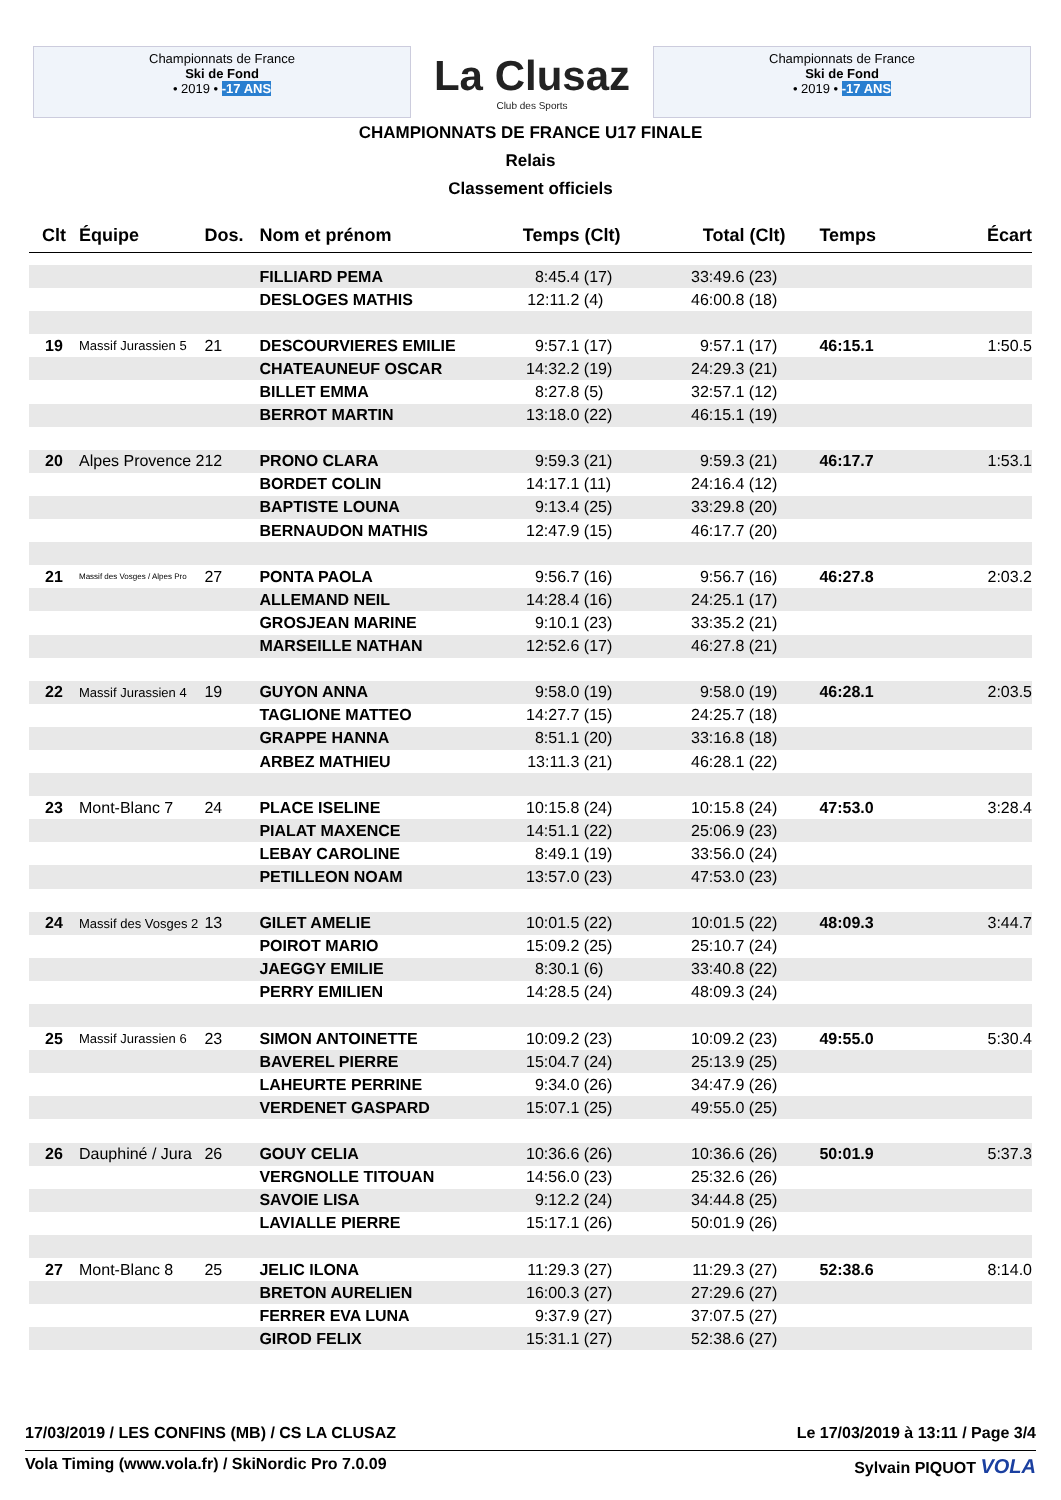Championnats de France
Ski de Fond
• 2019 • -17 ANS
La Clusaz
Club des Sports
Championnats de France
Ski de Fond
• 2019 • -17 ANS
CHAMPIONNATS DE FRANCE U17 FINALE
Relais
Classement officiels
| Clt | Équipe | Dos. | Nom et prénom | Temps | (Clt) | Total | (Clt) | Temps | Écart |
| --- | --- | --- | --- | --- | --- | --- | --- | --- | --- |
| | | | FILLIARD PEMA | 8:45.4 | (17) | 33:49.6 | (23) | | |
| | | | DESLOGES MATHIS | 12:11.2 | (4) | 46:00.8 | (18) | | |
| 19 | Massif Jurassien 5 | 21 | DESCOURVIERES EMILIE | 9:57.1 | (17) | 9:57.1 | (17) | 46:15.1 | 1:50.5 |
| | | | CHATEAUNEUF OSCAR | 14:32.2 | (19) | 24:29.3 | (21) | | |
| | | | BILLET EMMA | 8:27.8 | (5) | 32:57.1 | (12) | | |
| | | | BERROT MARTIN | 13:18.0 | (22) | 46:15.1 | (19) | | |
| 20 | Alpes Provence 2 | 12 | PRONO CLARA | 9:59.3 | (21) | 9:59.3 | (21) | 46:17.7 | 1:53.1 |
| | | | BORDET COLIN | 14:17.1 | (11) | 24:16.4 | (12) | | |
| | | | BAPTISTE LOUNA | 9:13.4 | (25) | 33:29.8 | (20) | | |
| | | | BERNAUDON MATHIS | 12:47.9 | (15) | 46:17.7 | (20) | | |
| 21 | Massif des Vosges / Alpes Pro | 27 | PONTA PAOLA | 9:56.7 | (16) | 9:56.7 | (16) | 46:27.8 | 2:03.2 |
| | | | ALLEMAND NEIL | 14:28.4 | (16) | 24:25.1 | (17) | | |
| | | | GROSJEAN MARINE | 9:10.1 | (23) | 33:35.2 | (21) | | |
| | | | MARSEILLE NATHAN | 12:52.6 | (17) | 46:27.8 | (21) | | |
| 22 | Massif Jurassien 4 | 19 | GUYON ANNA | 9:58.0 | (19) | 9:58.0 | (19) | 46:28.1 | 2:03.5 |
| | | | TAGLIONE MATTEO | 14:27.7 | (15) | 24:25.7 | (18) | | |
| | | | GRAPPE HANNA | 8:51.1 | (20) | 33:16.8 | (18) | | |
| | | | ARBEZ MATHIEU | 13:11.3 | (21) | 46:28.1 | (22) | | |
| 23 | Mont-Blanc 7 | 24 | PLACE ISELINE | 10:15.8 | (24) | 10:15.8 | (24) | 47:53.0 | 3:28.4 |
| | | | PIALAT MAXENCE | 14:51.1 | (22) | 25:06.9 | (23) | | |
| | | | LEBAY CAROLINE | 8:49.1 | (19) | 33:56.0 | (24) | | |
| | | | PETILLEON NOAM | 13:57.0 | (23) | 47:53.0 | (23) | | |
| 24 | Massif des Vosges 2 | 13 | GILET AMELIE | 10:01.5 | (22) | 10:01.5 | (22) | 48:09.3 | 3:44.7 |
| | | | POIROT MARIO | 15:09.2 | (25) | 25:10.7 | (24) | | |
| | | | JAEGGY EMILIE | 8:30.1 | (6) | 33:40.8 | (22) | | |
| | | | PERRY EMILIEN | 14:28.5 | (24) | 48:09.3 | (24) | | |
| 25 | Massif Jurassien 6 | 23 | SIMON ANTOINETTE | 10:09.2 | (23) | 10:09.2 | (23) | 49:55.0 | 5:30.4 |
| | | | BAVEREL PIERRE | 15:04.7 | (24) | 25:13.9 | (25) | | |
| | | | LAHEURTE PERRINE | 9:34.0 | (26) | 34:47.9 | (26) | | |
| | | | VERDENET GASPARD | 15:07.1 | (25) | 49:55.0 | (25) | | |
| 26 | Dauphiné / Jura | 26 | GOUY CELIA | 10:36.6 | (26) | 10:36.6 | (26) | 50:01.9 | 5:37.3 |
| | | | VERGNOLLE TITOUAN | 14:56.0 | (23) | 25:32.6 | (26) | | |
| | | | SAVOIE LISA | 9:12.2 | (24) | 34:44.8 | (25) | | |
| | | | LAVIALLE PIERRE | 15:17.1 | (26) | 50:01.9 | (26) | | |
| 27 | Mont-Blanc 8 | 25 | JELIC ILONA | 11:29.3 | (27) | 11:29.3 | (27) | 52:38.6 | 8:14.0 |
| | | | BRETON AURELIEN | 16:00.3 | (27) | 27:29.6 | (27) | | |
| | | | FERRER EVA LUNA | 9:37.9 | (27) | 37:07.5 | (27) | | |
| | | | GIROD FELIX | 15:31.1 | (27) | 52:38.6 | (27) | | |
17/03/2019 / LES CONFINS (MB) / CS LA CLUSAZ Le 17/03/2019 à 13:11 / Page 3/4
Vola Timing (www.vola.fr) / SkiNordic Pro 7.0.09 Sylvain PIQUOT VOLA